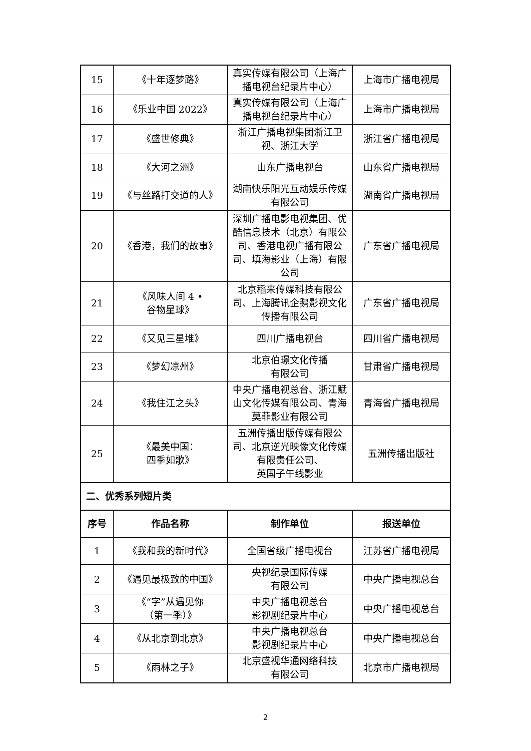| 15 | 《十年逐梦路》 | 真实传媒有限公司（上海广播电视台纪录片中心） | 上海市广播电视局 |
| 16 | 《乐业中国 2022》 | 真实传媒有限公司（上海广播电视台纪录片中心） | 上海市广播电视局 |
| 17 | 《盛世修典》 | 浙江广播电视集团浙江卫视、浙江大学 | 浙江省广播电视局 |
| 18 | 《大河之洲》 | 山东广播电视台 | 山东省广播电视局 |
| 19 | 《与丝路打交道的人》 | 湖南快乐阳光互动娱乐传媒有限公司 | 湖南省广播电视局 |
| 20 | 《香港，我们的故事》 | 深圳广播电影电视集团、优酷信息技术（北京）有限公司、香港电视广播有限公司、填海影业（上海）有限公司 | 广东省广播电视局 |
| 21 | 《风味人间 4 • 谷物星球》 | 北京稻来传媒科技有限公司、上海腾讯企鹅影视文化传播有限公司 | 广东省广播电视局 |
| 22 | 《又见三星堆》 | 四川广播电视台 | 四川省广播电视局 |
| 23 | 《梦幻凉州》 | 北京伯璟文化传播 有限公司 | 甘肃省广播电视局 |
| 24 | 《我住江之头》 | 中央广播电视总台、浙江赋山文化传媒有限公司、青海莫菲影业有限公司 | 青海省广播电视局 |
| 25 | 《最美中国： 四季如歌》 | 五洲传播出版传媒有限公司、北京逆光映像文化传媒有限责任公司、 英国子午线影业 | 五洲传播出版社 |
| 二、优秀系列短片类 | | | |
| 序号 | 作品名称 | 制作单位 | 报送单位 |
| 1 | 《我和我的新时代》 | 全国省级广播电视台 | 江苏省广播电视局 |
| 2 | 《遇见最极致的中国》 | 央视纪录国际传媒 有限公司 | 中央广播电视总台 |
| 3 | 《“字”从遇见你 （第一季）》 | 中央广播电视总台 影视剧纪录片中心 | 中央广播电视总台 |
| 4 | 《从北京到北京》 | 中央广播电视总台 影视剧纪录片中心 | 中央广播电视总台 |
| 5 | 《雨林之子》 | 北京盛视华通网络科技 有限公司 | 北京市广播电视局 |
2